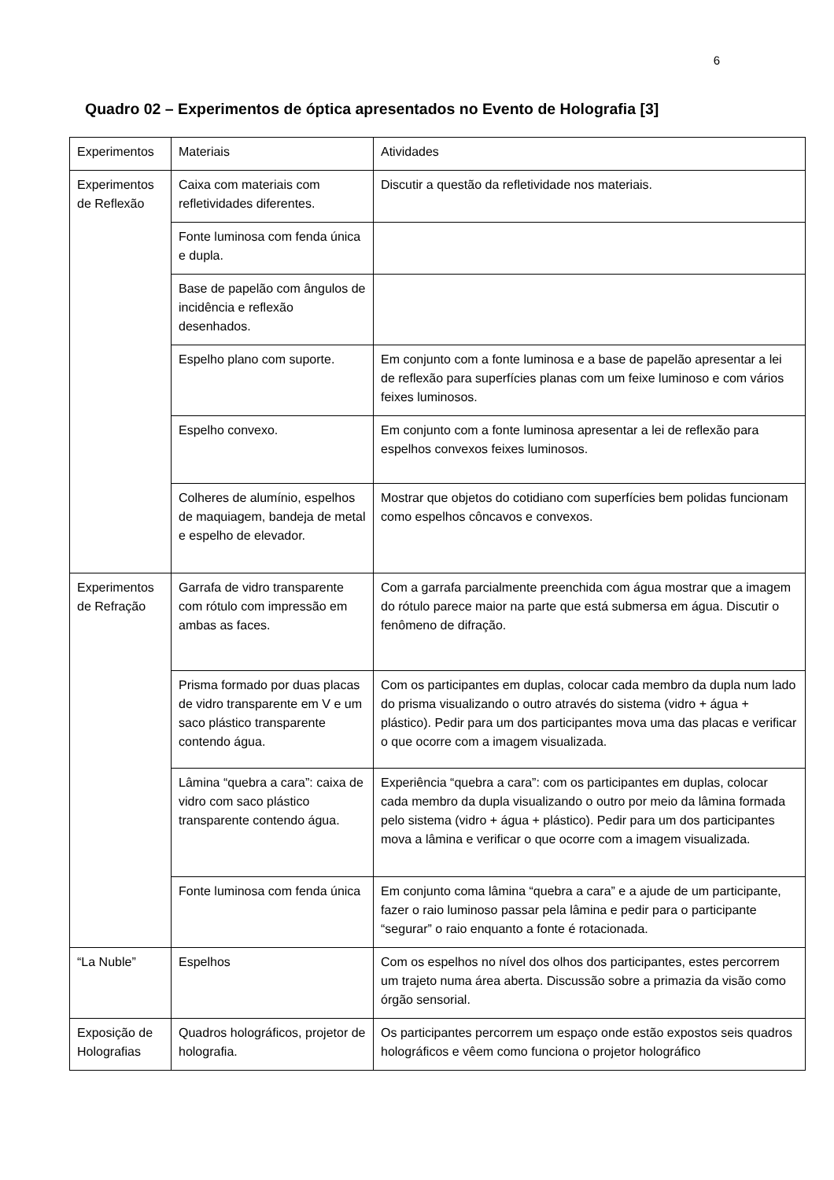6
Quadro 02 – Experimentos de óptica apresentados no Evento de Holografia [3]
| Experimentos | Materiais | Atividades |
| Experimentos de Reflexão | Caixa com materiais com refletividades diferentes. | Discutir a questão da refletividade nos materiais. |
| | Fonte luminosa com fenda única e dupla. | |
| | Base de papelão com ângulos de incidência e reflexão desenhados. | |
| | Espelho plano com suporte. | Em conjunto com a fonte luminosa e a base de papelão apresentar a lei de reflexão para superfícies planas com um feixe luminoso e com vários feixes luminosos. |
| | Espelho convexo. | Em conjunto com a fonte luminosa apresentar a lei de reflexão para espelhos convexos feixes luminosos. |
| | Colheres de alumínio, espelhos de maquiagem, bandeja de metal e espelho de elevador. | Mostrar que objetos do cotidiano com superfícies bem polidas funcionam como espelhos côncavos e convexos. |
| Experimentos de Refração | Garrafa de vidro transparente com rótulo com impressão em ambas as faces. | Com a garrafa parcialmente preenchida com água mostrar que a imagem do rótulo parece maior na parte que está submersa em água. Discutir o fenômeno de difração. |
| | Prisma formado por duas placas de vidro transparente em V e um saco plástico transparente contendo água. | Com os participantes em duplas, colocar cada membro da dupla num lado do prisma visualizando o outro através do sistema (vidro + água + plástico). Pedir para um dos participantes mova uma das placas e verificar o que ocorre com a imagem visualizada. |
| | Lâmina “quebra a cara”: caixa de vidro com saco plástico transparente contendo água. | Experiência “quebra a cara”: com os participantes em duplas, colocar cada membro da dupla visualizando o outro por meio da lâmina formada pelo sistema (vidro + água + plástico). Pedir para um dos participantes mova a lâmina e verificar o que ocorre com a imagem visualizada. |
| | Fonte luminosa com fenda única | Em conjunto coma lâmina “quebra a cara” e a ajude de um participante, fazer o raio luminoso passar pela lâmina e pedir para o participante “segurar” o raio enquanto a fonte é rotacionada. |
| “La Nuble” | Espelhos | Com os espelhos no nível dos olhos dos participantes, estes percorrem um trajeto numa área aberta. Discussão sobre a primazia da visão como órgão sensorial. |
| Exposição de Holografias | Quadros holográficos, projetor de holografia. | Os participantes percorrem um espaço onde estão expostos seis quadros holográficos e vêem como funciona o projetor holográfico |